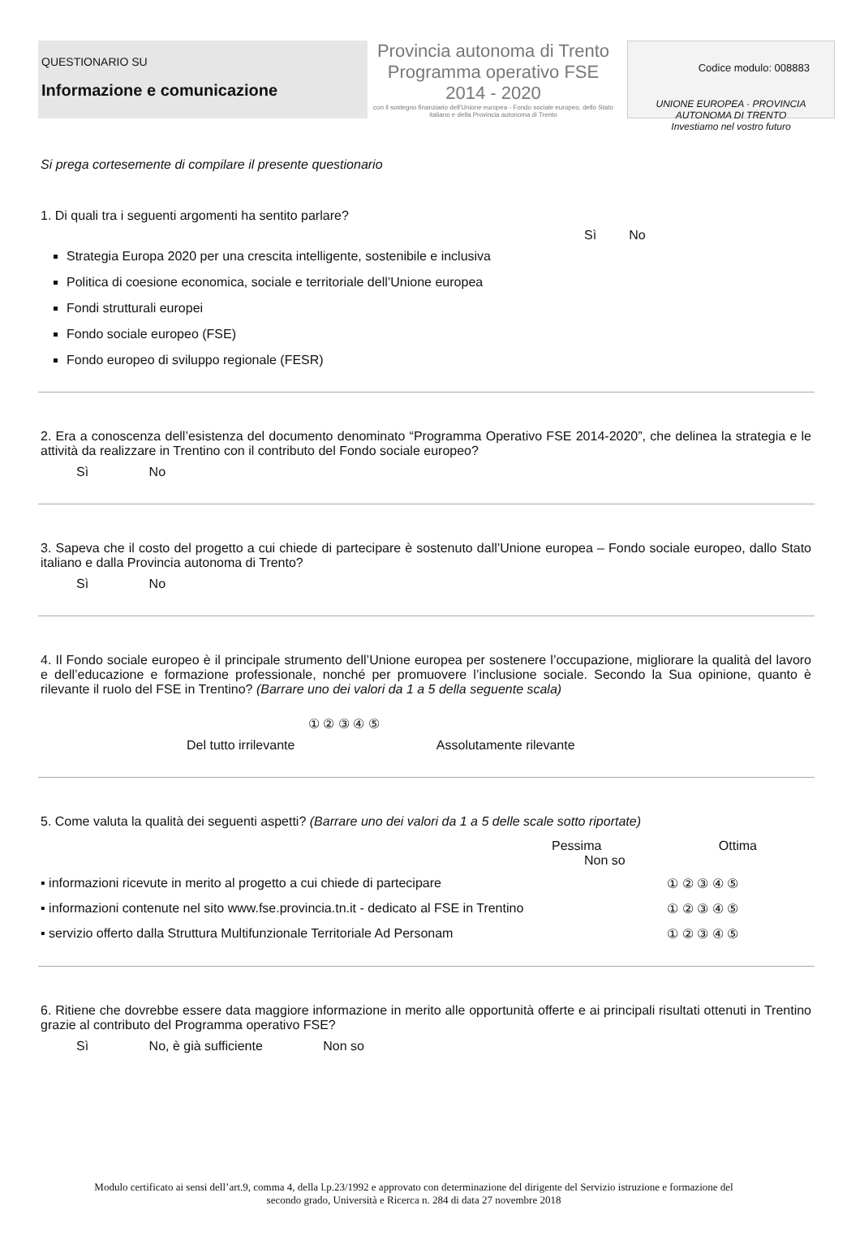Codice modulo: 008883
QUESTIONARIO SU
Informazione e comunicazione
Provincia autonoma di Trento
Programma operativo FSE 2014 - 2020
con il sostegno finanziario dell'Unione europea - Fondo sociale europeo, dello Stato italiano e della Provincia autonoma di Trento
UNIONE EUROPEA · PROVINCIA AUTONOMA DI TRENTO
Investiamo nel vostro futuro
Si prega cortesemente di compilare il presente questionario
1. Di quali tra i seguenti argomenti ha sentito parlare?
Sì No
Strategia Europa 2020 per una crescita intelligente, sostenibile e inclusiva
Politica di coesione economica, sociale e territoriale dell’Unione europea
Fondi strutturali europei
Fondo sociale europeo (FSE)
Fondo europeo di sviluppo regionale (FESR)
2. Era a conoscenza dell’esistenza del documento denominato “Programma Operativo FSE 2014-2020”, che delinea la strategia e le attività da realizzare in Trentino con il contributo del Fondo sociale europeo?
Sì No
3. Sapeva che il costo del progetto a cui chiede di partecipare è sostenuto dall’Unione europea – Fondo sociale europeo, dallo Stato italiano e dalla Provincia autonoma di Trento?
Sì No
4. Il Fondo sociale europeo è il principale strumento dell’Unione europea per sostenere l’occupazione, migliorare la qualità del lavoro e dell’educazione e formazione professionale, nonché per promuovere l’inclusione sociale. Secondo la Sua opinione, quanto è rilevante il ruolo del FSE in Trentino? (Barrare uno dei valori da 1 a 5 della seguente scala)
① ② ③ ④ ⑤
Del tutto irrilevante Assolutamente rilevante
5. Come valuta la qualità dei seguenti aspetti? (Barrare uno dei valori da 1 a 5 delle scale sotto riportate)
Pessima Ottima Non so
▪ informazioni ricevute in merito al progetto a cui chiede di partecipare ① ② ③ ④ ⑤
▪ informazioni contenute nel sito www.fse.provincia.tn.it - dedicato al FSE in Trentino ① ② ③ ④ ⑤
▪ servizio offerto dalla Struttura Multifunzionale Territoriale Ad Personam ① ② ③ ④ ⑤
6. Ritiene che dovrebbe essere data maggiore informazione in merito alle opportunità offerte e ai principali risultati ottenuti in Trentino grazie al contributo del Programma operativo FSE?
Sì No, è già sufficiente Non so
Modulo certificato ai sensi dell’art.9, comma 4, della l.p.23/1992 e approvato con determinazione del dirigente del Servizio istruzione e formazione del secondo grado, Università e Ricerca n. 284 di data 27 novembre 2018